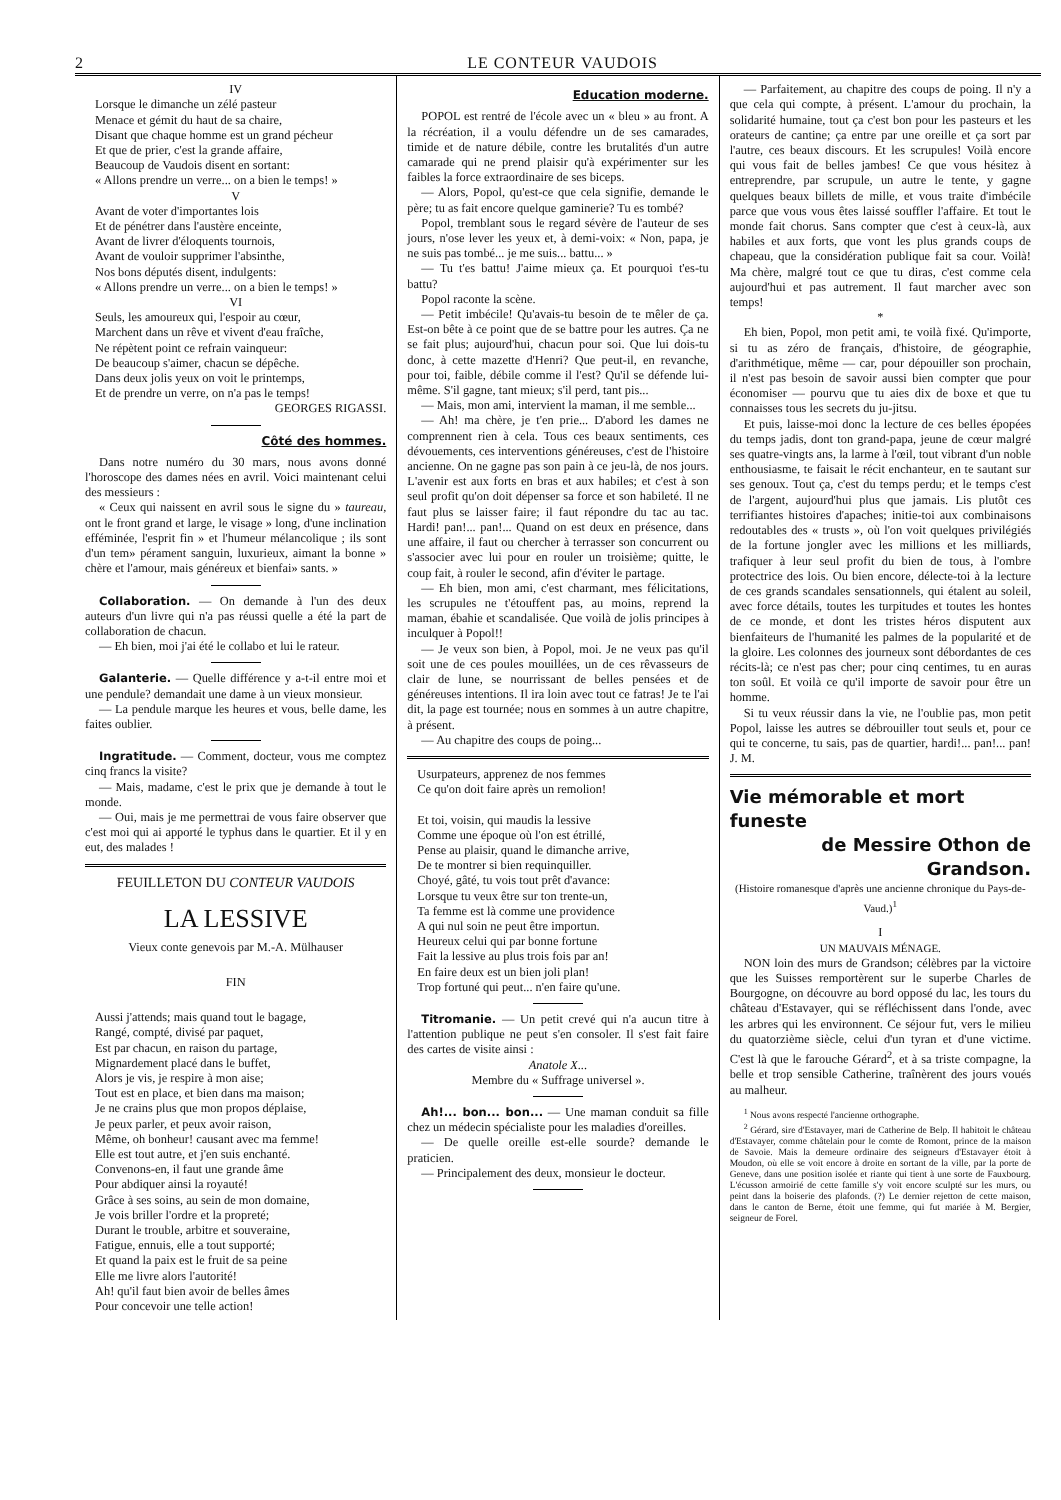2 LE CONTEUR VAUDOIS
IV
Lorsque le dimanche un zélé pasteur
Menace et gémit du haut de sa chaire,
Disant que chaque homme est un grand pécheur
Et que de prier, c'est la grande affaire,
Beaucoup de Vaudois disent en sortant:
« Allons prendre un verre... on a bien le temps! »
V
Avant de voter d'importantes lois
Et de pénétrer dans l'austère enceinte,
Avant de livrer d'éloquents tournois,
Avant de vouloir supprimer l'absinthe,
Nos bons députés disent, indulgents:
« Allons prendre un verre... on a bien le temps! »
VI
Seuls, les amoureux qui, l'espoir au cœur,
Marchent dans un rêve et vivent d'eau fraîche,
Ne répètent point ce refrain vainqueur:
De beaucoup s'aimer, chacun se dépêche.
Dans deux jolis yeux on voit le printemps,
Et de prendre un verre, on n'a pas le temps!
GEORGES RIGASSI.
Côté des hommes.
Dans notre numéro du 30 mars, nous avons donné l'horoscope des dames nées en avril. Voici maintenant celui des messieurs :
« Ceux qui naissent en avril sous le signe du » taureau, ont le front grand et large, le visage » long, d'une inclination efféminée, l'esprit fin » et l'humeur mélancolique ; ils sont d'un tem» pérament sanguin, luxurieux, aimant la bonne » chère et l'amour, mais généreux et bienfai» sants. »
Collaboration. — On demande à l'un des deux auteurs d'un livre qui n'a pas réussi quelle a été la part de collaboration de chacun.
— Eh bien, moi j'ai été le collabo et lui le rateur.
Galanterie. — Quelle différence y a-t-il entre moi et une pendule? demandait une dame à un vieux monsieur.
— La pendule marque les heures et vous, belle dame, les faites oublier.
Ingratitude. — Comment, docteur, vous me comptez cinq francs la visite?
— Mais, madame, c'est le prix que je demande à tout le monde.
— Oui, mais je me permettrai de vous faire observer que c'est moi qui ai apporté le typhus dans le quartier. Et il y en eut, des malades !
FEUILLETON DU CONTEUR VAUDOIS
LA LESSIVE
Vieux conte genevois par M.-A. Mülhauser
FIN
Aussi j'attends; mais quand tout le bagage,
Rangé, compté, divisé par paquet,
Est par chacun, en raison du partage,
Mignardement placé dans le buffet,
Alors je vis, je respire à mon aise;
Tout est en place, et bien dans ma maison;
Je ne crains plus que mon propos déplaise,
Je peux parler, et peux avoir raison,
Même, oh bonheur! causant avec ma femme!
Elle est tout autre, et j'en suis enchanté.
Convenons-en, il faut une grande âme
Pour abdiquer ainsi la royauté!
Grâce à ses soins, au sein de mon domaine,
Je vois briller l'ordre et la propreté;
Durant le trouble, arbitre et souveraine,
Fatigue, ennuis, elle a tout supporté;
Et quand la paix est le fruit de sa peine
Elle me livre alors l'autorité!
Ah! qu'il faut bien avoir de belles âmes
Pour concevoir une telle action!
Education moderne.
POPOL est rentré de l'école avec un « bleu » au front. A la récréation, il a voulu défendre un de ses camarades, timide et de nature débile, contre les brutalités d'un autre camarade qui ne prend plaisir qu'à expérimenter sur les faibles la force extraordinaire de ses biceps.
— Alors, Popol, qu'est-ce que cela signifie, demande le père; tu as fait encore quelque gaminerie? Tu es tombé?
Popol, tremblant sous le regard sévère de l'auteur de ses jours, n'ose lever les yeux et, à demi-voix: « Non, papa, je ne suis pas tombé... je me suis... battu... »
— Tu t'es battu! J'aime mieux ça. Et pourquoi t'es-tu battu?
Popol raconte la scène.
— Petit imbécile! Qu'avais-tu besoin de te mêler de ça. Est-on bête à ce point que de se battre pour les autres. Ça ne se fait plus; aujourd'hui, chacun pour soi. Que lui dois-tu donc, à cette mazette d'Henri? Que peut-il, en revanche, pour toi, faible, débile comme il l'est? Qu'il se défende lui-même. S'il gagne, tant mieux; s'il perd, tant pis...
— Mais, mon ami, intervient la maman, il me semble...
— Ah! ma chère, je t'en prie... D'abord les dames ne comprennent rien à cela. Tous ces beaux sentiments, ces dévouements, ces interventions généreuses, c'est de l'histoire ancienne. On ne gagne pas son pain à ce jeu-là, de nos jours. L'avenir est aux forts en bras et aux habiles; et c'est à son seul profit qu'on doit dépenser sa force et son habileté. Il ne faut plus se laisser faire; il faut répondre du tac au tac. Hardi! pan!... pan!... Quand on est deux en présence, dans une affaire, il faut ou chercher à terrasser son concurrent ou s'associer avec lui pour en rouler un troisième; quitte, le coup fait, à rouler le second, afin d'éviter le partage.
— Eh bien, mon ami, c'est charmant, mes félicitations, les scrupules ne t'étouffent pas, au moins, reprend la maman, ébahie et scandalisée. Que voilà de jolis principes à inculquer à Popol!!
— Je veux son bien, à Popol, moi. Je ne veux pas qu'il soit une de ces poules mouillées, un de ces rêvasseurs de clair de lune, se nourrissant de belles pensées et de généreuses intentions. Il ira loin avec tout ce fatras! Je te l'ai dit, la page est tournée; nous en sommes à un autre chapitre, à présent.
— Au chapitre des coups de poing...
Usurpateurs, apprenez de nos femmes
Ce qu'on doit faire après un remolion!
Et toi, voisin, qui maudis la lessive
Comme une époque où l'on est étrillé,
Pense au plaisir, quand le dimanche arrive,
De te montrer si bien requinquiller.
Choyé, gâté, tu vois tout prêt d'avance:
Lorsque tu veux être sur ton trente-un,
Ta femme est là comme une providence
A qui nul soin ne peut être importun.
Heureux celui qui par bonne fortune
Fait la lessive au plus trois fois par an!
En faire deux est un bien joli plan!
Trop fortuné qui peut... n'en faire qu'une.
Titromanie. — Un petit crevé qui n'a aucun titre à l'attention publique ne peut s'en consoler. Il s'est fait faire des cartes de visite ainsi :
Anatole X...
Membre du « Suffrage universel ».
Ah!... bon... bon... — Une maman conduit sa fille chez un médecin spécialiste pour les maladies d'oreilles.
— De quelle oreille est-elle sourde? demande le praticien.
— Principalement des deux, monsieur le docteur.
— Parfaitement, au chapitre des coups de poing. Il n'y a que cela qui compte, à présent. L'amour du prochain, la solidarité humaine, tout ça c'est bon pour les pasteurs et les orateurs de cantine; ça entre par une oreille et ça sort par l'autre, ces beaux discours. Et les scrupules! Voilà encore qui vous fait de belles jambes! Ce que vous hésitez à entreprendre, par scrupule, un autre le tente, y gagne quelques beaux billets de mille, et vous traite d'imbécile parce que vous vous êtes laissé souffler l'affaire. Et tout le monde fait chorus. Sans compter que c'est à ceux-là, aux habiles et aux forts, que vont les plus grands coups de chapeau, que la considération publique fait sa cour. Voilà! Ma chère, malgré tout ce que tu diras, c'est comme cela aujourd'hui et pas autrement. Il faut marcher avec son temps!
*
Eh bien, Popol, mon petit ami, te voilà fixé. Qu'importe, si tu as zéro de français, d'histoire, de géographie, d'arithmétique, même — car, pour dépouiller son prochain, il n'est pas besoin de savoir aussi bien compter que pour économiser — pourvu que tu aies dix de boxe et que tu connaisses tous les secrets du ju-jitsu.
Et puis, laisse-moi donc la lecture de ces belles épopées du temps jadis, dont ton grand-papa, jeune de cœur malgré ses quatre-vingts ans, la larme à l'œil, tout vibrant d'un noble enthousiasme, te faisait le récit enchanteur, en te sautant sur ses genoux. Tout ça, c'est du temps perdu; et le temps c'est de l'argent, aujourd'hui plus que jamais. Lis plutôt ces terrifiantes histoires d'apaches; initie-toi aux combinaisons redoutables des « trusts », où l'on voit quelques privilégiés de la fortune jongler avec les millions et les milliards, trafiquer à leur seul profit du bien de tous, à l'ombre protectrice des lois. Ou bien encore, délecte-toi à la lecture de ces grands scandales sensationnels, qui étalent au soleil, avec force détails, toutes les turpitudes et toutes les hontes de ce monde, et dont les tristes héros disputent aux bienfaiteurs de l'humanité les palmes de la popularité et de la gloire. Les colonnes des journeux sont débordantes de ces récits-là; ce n'est pas cher; pour cinq centimes, tu en auras ton soûl. Et voilà ce qu'il importe de savoir pour être un homme.
Si tu veux réussir dans la vie, ne l'oublie pas, mon petit Popol, laisse les autres se débrouiller tout seuls et, pour ce qui te concerne, tu sais, pas de quartier, hardi!... pan!... pan! J. M.
Vie mémorable et mort funeste
de Messire Othon de Grandson.
(Histoire romanesque d'après une ancienne chronique du Pays-de-Vaud.)<sup>1</sup>
I
UN MAUVAIS MÉNAGE.
NON loin des murs de Grandson; célèbres par la victoire que les Suisses remportèrent sur le superbe Charles de Bourgogne, on découvre au bord opposé du lac, les tours du château d'Estavayer, qui se réfléchissent dans l'onde, avec les arbres qui les environnent. Ce séjour fut, vers le milieu du quatorzième siècle, celui d'un tyran et d'une victime. C'est là que le farouche Gérard<sup>2</sup>, et à sa triste compagne, la belle et trop sensible Catherine, traînèrent des jours voués au malheur.
<sup>1</sup> Nous avons respecté l'ancienne orthographe.
<sup>2</sup> Gérard, sire d'Estavayer, mari de Catherine de Belp. Il habitoit le château d'Estavayer, comme châtelain pour le comte de Romont, prince de la maison de Savoie. Mais la demeure ordinaire des seigneurs d'Estavayer étoit à Moudon, où elle se voit encore à droite en sortant de la ville, par la porte de Geneve, dans une position isolée et riante qui tient à une sorte de Fauxbourg. L'écusson armoirié de cette famille s'y voit encore sculpté sur les murs, ou peint dans la boiserie des plafonds. (?) Le dernier rejetton de cette maison, dans le canton de Berne, étoit une femme, qui fut mariée à M. Bergier, seigneur de Forel.